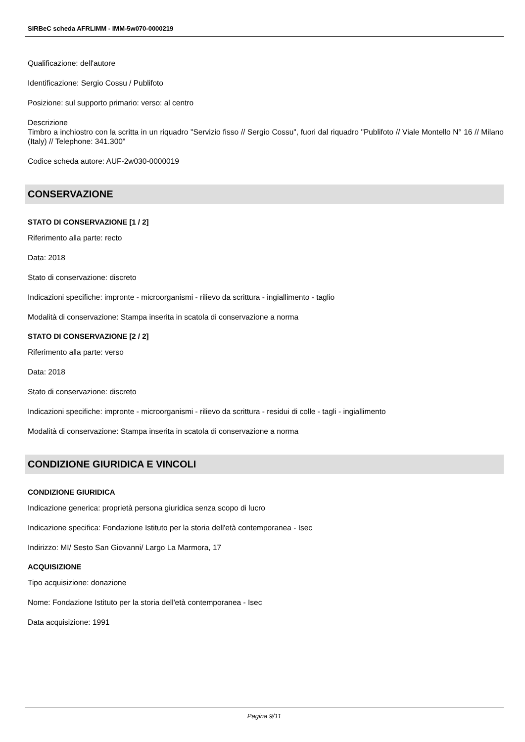SIRBeC scheda AFRLIMM - IMM-5w070-0000219
Qualificazione: dell'autore
Identificazione: Sergio Cossu / Publifoto
Posizione: sul supporto primario: verso: al centro
Descrizione
Timbro a inchiostro con la scritta in un riquadro "Servizio fisso // Sergio Cossu", fuori dal riquadro "Publifoto // Viale Montello N° 16 // Milano (Italy) // Telephone: 341.300"
Codice scheda autore: AUF-2w030-0000019
CONSERVAZIONE
STATO DI CONSERVAZIONE [1 / 2]
Riferimento alla parte: recto
Data: 2018
Stato di conservazione: discreto
Indicazioni specifiche: impronte - microorganismi - rilievo da scrittura - ingiallimento - taglio
Modalità di conservazione: Stampa inserita in scatola di conservazione a norma
STATO DI CONSERVAZIONE [2 / 2]
Riferimento alla parte: verso
Data: 2018
Stato di conservazione: discreto
Indicazioni specifiche: impronte - microorganismi - rilievo da scrittura - residui di colle - tagli - ingiallimento
Modalità di conservazione: Stampa inserita in scatola di conservazione a norma
CONDIZIONE GIURIDICA E VINCOLI
CONDIZIONE GIURIDICA
Indicazione generica: proprietà persona giuridica senza scopo di lucro
Indicazione specifica: Fondazione Istituto per la storia dell'età contemporanea - Isec
Indirizzo: MI/ Sesto San Giovanni/ Largo La Marmora, 17
ACQUISIZIONE
Tipo acquisizione: donazione
Nome: Fondazione Istituto per la storia dell'età contemporanea - Isec
Data acquisizione: 1991
Pagina 9/11